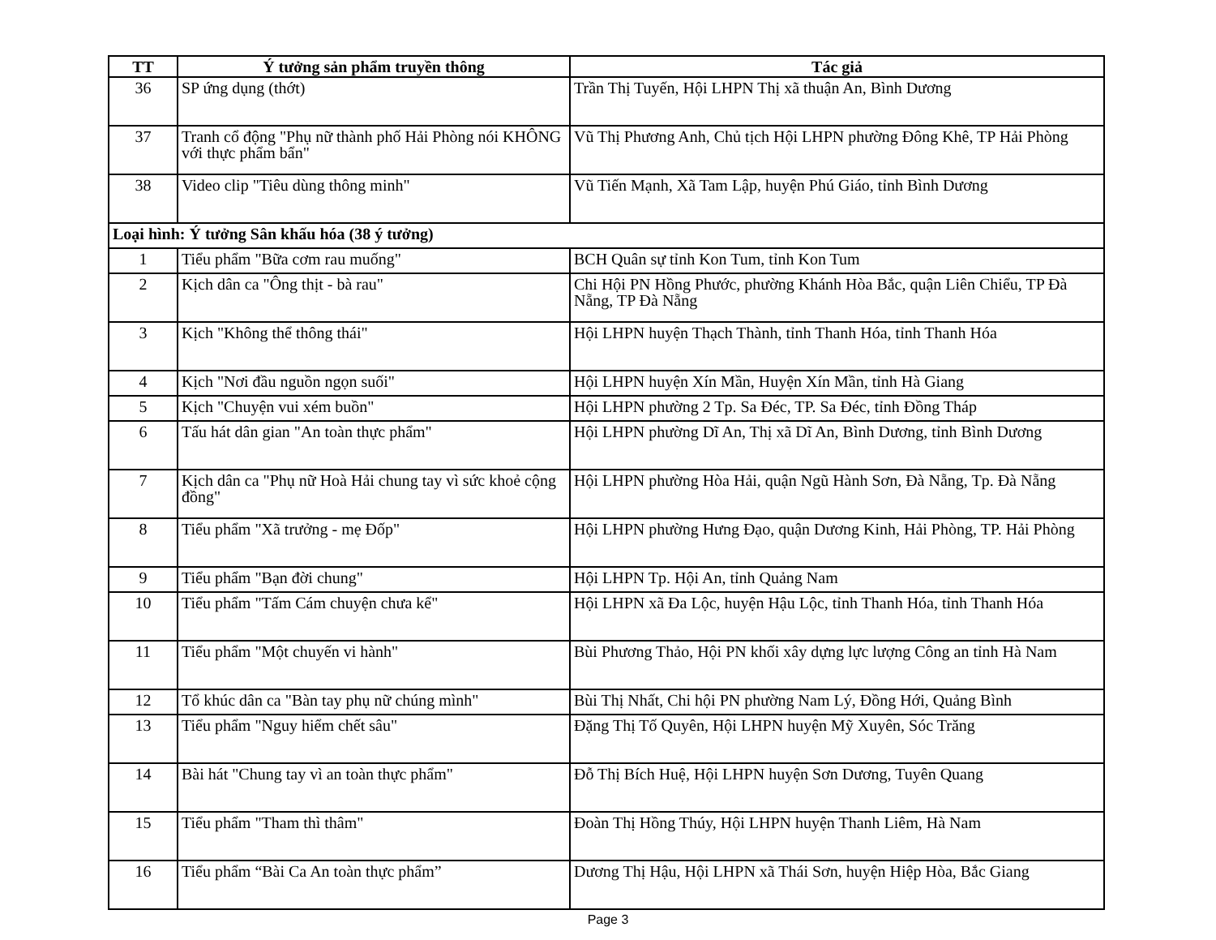| TT | Ý tưởng sản phẩm truyền thông | Tác giả |
| --- | --- | --- |
| 36 | SP ứng dụng (thớt) | Trần Thị Tuyến, Hội LHPN Thị xã thuận An, Bình Dương |
| 37 | Tranh cổ động "Phụ nữ thành phố Hải Phòng nói KHÔNG với thực phẩm bẩn" | Vũ Thị Phương Anh, Chủ tịch Hội LHPN phường Đông Khê, TP Hải Phòng |
| 38 | Video clip "Tiêu dùng thông minh" | Vũ Tiến Mạnh, Xã Tam Lập, huyện Phú Giáo, tỉnh Bình Dương |
| Loại hình: Ý tưởng Sân khấu hóa (38 ý tưởng) | | |
| 1 | Tiểu phẩm "Bữa cơm rau muống" | BCH Quân sự tỉnh Kon Tum, tỉnh Kon Tum |
| 2 | Kịch dân ca "Ông thịt - bà rau" | Chi Hội PN Hồng Phước, phường Khánh Hòa Bắc, quận Liên Chiểu, TP Đà Nẵng, TP Đà Nẵng |
| 3 | Kịch "Không thể thông thái" | Hội LHPN huyện Thạch Thành, tỉnh Thanh Hóa, tỉnh Thanh Hóa |
| 4 | Kịch "Nơi đầu nguồn ngọn suối" | Hội LHPN huyện Xín Mần, Huyện Xín Mần, tỉnh Hà Giang |
| 5 | Kịch "Chuyện vui xém buồn" | Hội LHPN phường 2 Tp. Sa Đéc, TP. Sa Đéc, tỉnh Đồng Tháp |
| 6 | Tấu hát dân gian "An toàn thực phẩm" | Hội LHPN phường Dĩ An, Thị xã Dĩ An, Bình Dương, tỉnh Bình Dương |
| 7 | Kịch dân ca "Phụ nữ Hoà Hải chung tay vì sức khoẻ cộng đồng" | Hội LHPN phường Hòa Hải, quận Ngũ Hành Sơn, Đà Nẵng, Tp. Đà Nẵng |
| 8 | Tiểu phẩm "Xã trưởng - mẹ Đốp" | Hội LHPN phường Hưng Đạo, quận Dương Kinh, Hải Phòng, TP. Hải Phòng |
| 9 | Tiểu phẩm "Bạn đời chung" | Hội LHPN Tp. Hội An, tỉnh Quảng Nam |
| 10 | Tiểu phẩm "Tấm Cám chuyện chưa kể" | Hội LHPN xã Đa Lộc, huyện Hậu Lộc, tỉnh Thanh Hóa, tỉnh Thanh Hóa |
| 11 | Tiểu phẩm "Một chuyến vi hành" | Bùi Phương Thảo, Hội PN khối xây dựng lực lượng Công an tỉnh Hà Nam |
| 12 | Tổ khúc dân ca "Bàn tay phụ nữ chúng mình" | Bùi Thị Nhất, Chi hội PN phường Nam Lý, Đồng Hới, Quảng Bình |
| 13 | Tiểu phẩm "Nguy hiểm chết sâu" | Đặng Thị Tố Quyên, Hội LHPN huyện Mỹ Xuyên, Sóc Trăng |
| 14 | Bài hát "Chung tay vì an toàn thực phẩm" | Đỗ Thị Bích Huệ, Hội LHPN huyện Sơn Dương, Tuyên Quang |
| 15 | Tiểu phẩm "Tham thì thâm" | Đoàn Thị Hồng Thúy, Hội LHPN huyện Thanh Liêm, Hà Nam |
| 16 | Tiểu phẩm “Bài Ca An toàn thực phẩm” | Dương Thị Hậu, Hội LHPN xã Thái Sơn, huyện Hiệp Hòa, Bắc Giang |
Page 3